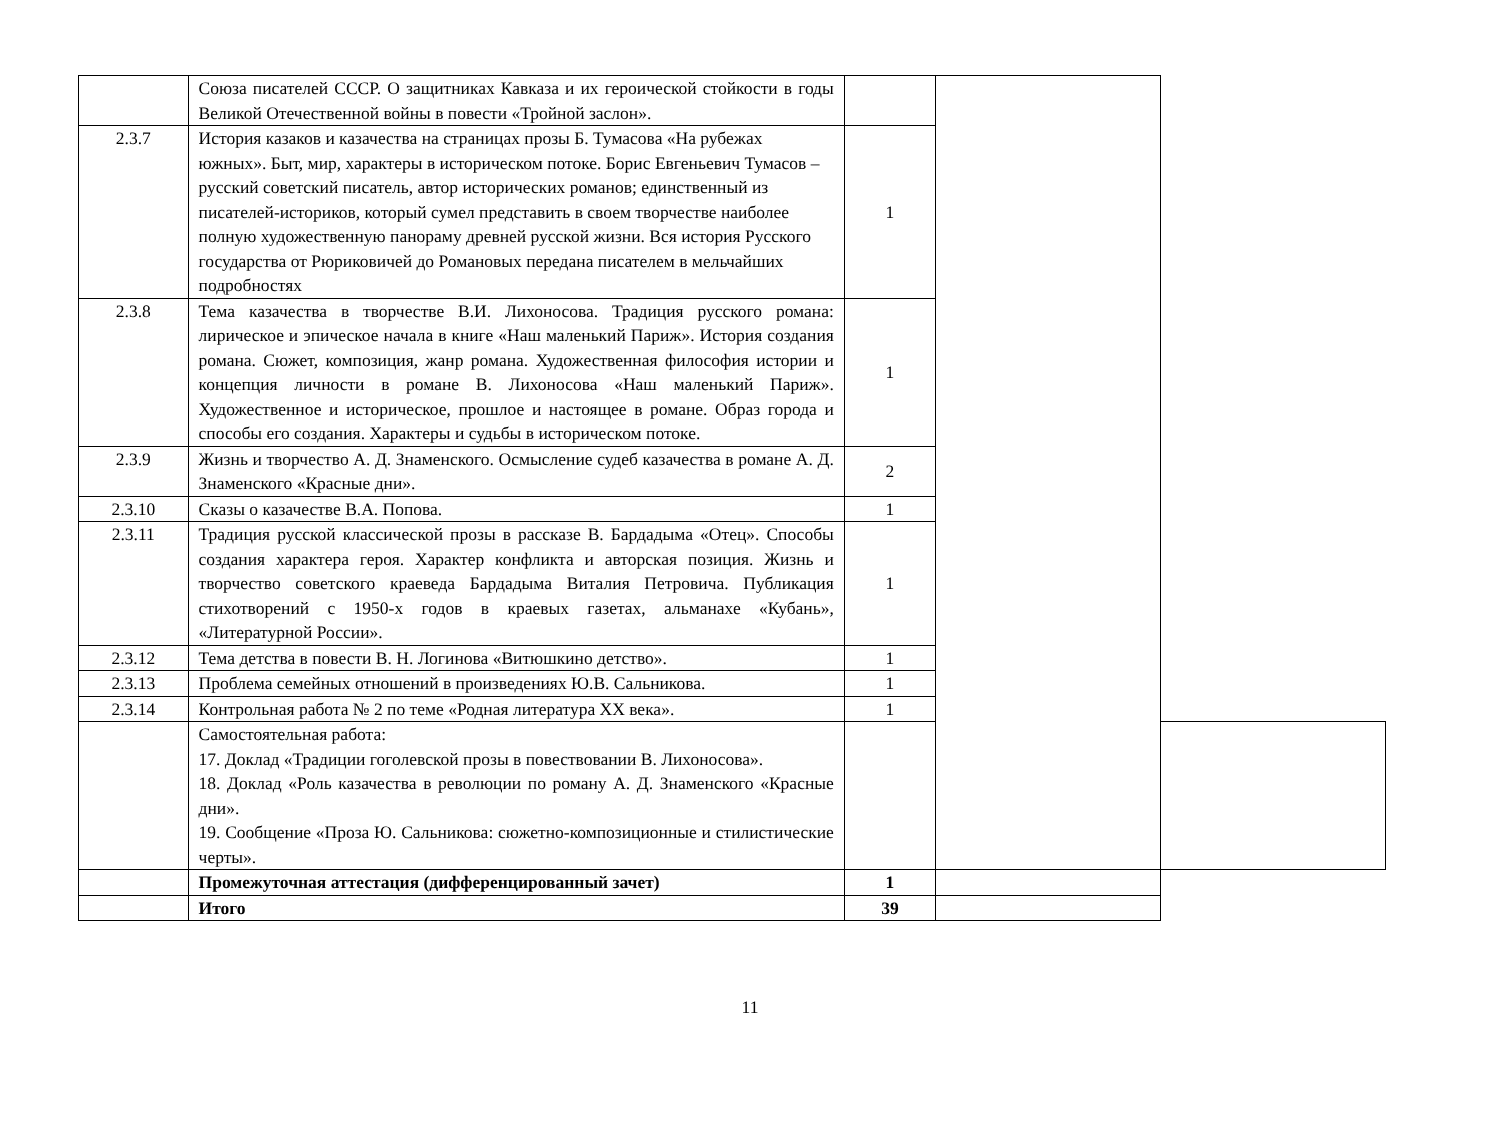| | Союза писателей СССР. О защитниках Кавказа и их героической стойкости в годы Великой Отечественной войны в повести «Тройной заслон». | | | |
| 2.3.7 | История казаков и казачества на страницах прозы Б. Тумасова «На рубежах южных». Быт, мир, характеры в историческом потоке. Борис Евгеньевич Тумасов – русский советский писатель, автор исторических романов; единственный из писателей-историков, который сумел представить в своем творчестве наиболее полную художественную панораму древней русской жизни. Вся история Русского государства от Рюриковичей до Романовых передана писателем в мельчайших подробностях | 1 | | |
| 2.3.8 | Тема казачества в творчестве В.И. Лихоносова. Традиция русского романа: лирическое и эпическое начала в книге «Наш маленький Париж». История создания романа. Сюжет, композиция, жанр романа. Художественная философия истории и концепция личности в романе В. Лихоносова «Наш маленький Париж». Художественное и историческое, прошлое и настоящее в романе. Образ города и способы его создания. Характеры и судьбы в историческом потоке. | 1 | | |
| 2.3.9 | Жизнь и творчество А. Д. Знаменского. Осмысление судеб казачества в романе А. Д. Знаменского «Красные дни». | 2 | | |
| 2.3.10 | Сказы о казачестве В.А. Попова. | 1 | | |
| 2.3.11 | Традиция русской классической прозы в рассказе В. Бардадыма «Отец». Способы создания характера героя. Характер конфликта и авторская позиция. Жизнь и творчество советского краеведа Бардадыма Виталия Петровича. Публикация стихотворений с 1950-х годов в краевых газетах, альманахе «Кубань», «Литературной России». | 1 | | |
| 2.3.12 | Тема детства в повести В. Н. Логинова «Витюшкино детство». | 1 | | |
| 2.3.13 | Проблема семейных отношений в произведениях Ю.В. Сальникова. | 1 | | |
| 2.3.14 | Контрольная работа № 2 по теме «Родная литература XX века». | 1 | | |
| | Самостоятельная работа: 17. Доклад «Традиции гоголевской прозы в повествовании В. Лихоносова». 18. Доклад «Роль казачества в революции по роману А. Д. Знаменского «Красные дни». 19. Сообщение «Проза Ю. Сальникова: сюжетно-композиционные и стилистические черты». | | | |
| | Промежуточная аттестация (дифференцированный зачет) | 1 | | |
| | Итого | 39 | | |
11